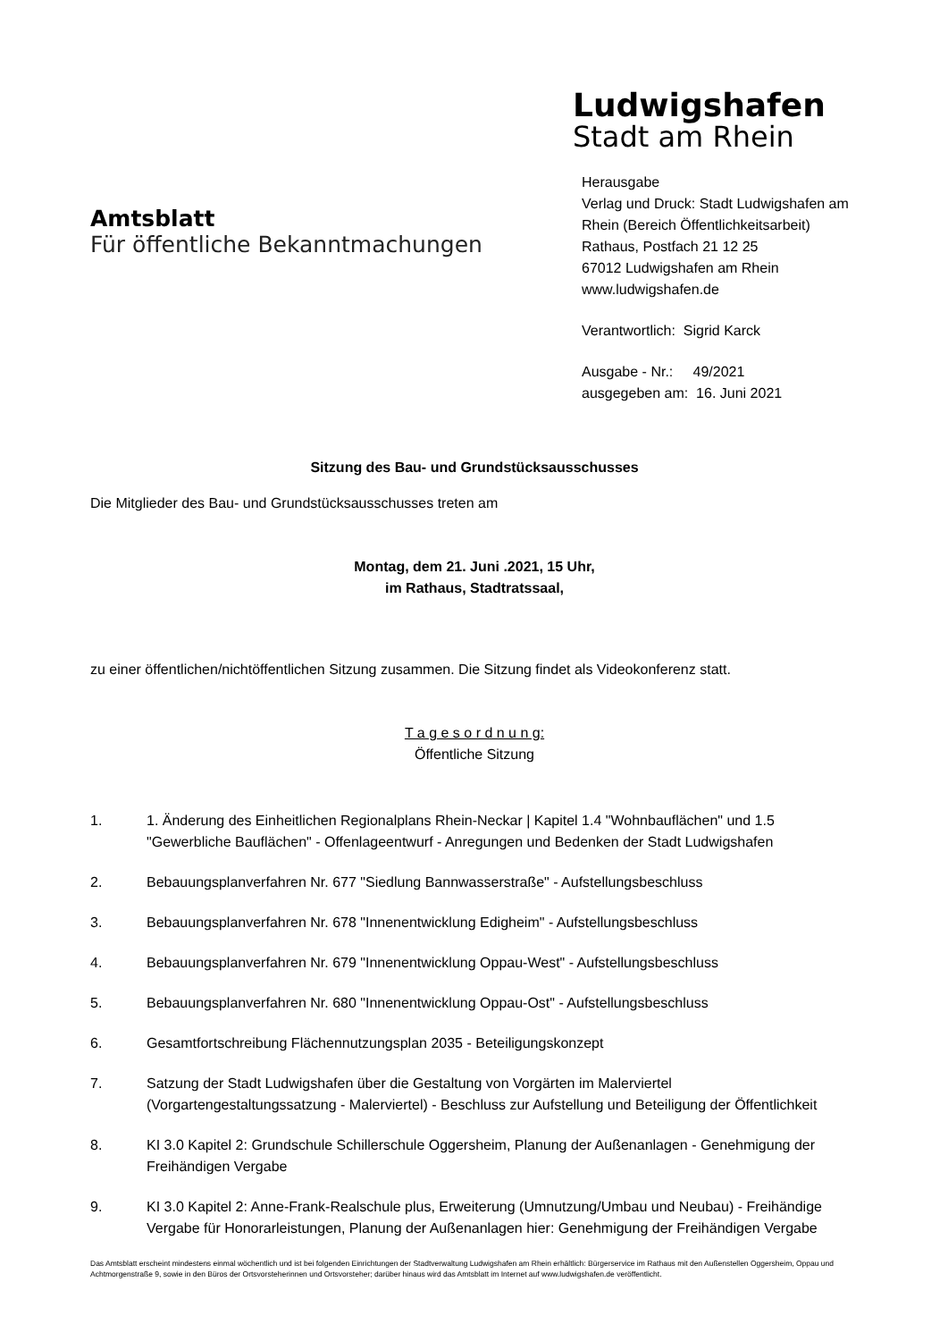Amtsblatt
Für öffentliche Bekanntmachungen
Ludwigshafen
Stadt am Rhein
Herausgabe
Verlag und Druck: Stadt Ludwigshafen am Rhein (Bereich Öffentlichkeitsarbeit)
Rathaus, Postfach 21 12 25
67012 Ludwigshafen am Rhein
www.ludwigshafen.de
Verantwortlich: Sigrid Karck
Ausgabe - Nr.: 49/2021
ausgegeben am: 16. Juni 2021
Sitzung des Bau- und Grundstücksausschusses
Die Mitglieder des Bau- und Grundstücksausschusses treten am
Montag, dem 21. Juni .2021, 15 Uhr,
im Rathaus, Stadtratssaal,
zu einer öffentlichen/nichtöffentlichen Sitzung zusammen. Die Sitzung findet als Videokonferenz statt.
T a g e s o r d n u n g:
Öffentliche Sitzung
1. 1. Änderung des Einheitlichen Regionalplans Rhein-Neckar | Kapitel 1.4 "Wohnbauflächen" und 1.5 "Gewerbliche Bauflächen" - Offenlageentwurf - Anregungen und Bedenken der Stadt Ludwigshafen
2. Bebauungsplanverfahren Nr. 677 "Siedlung Bannwasserstraße" - Aufstellungsbeschluss
3. Bebauungsplanverfahren Nr. 678 "Innenentwicklung Edigheim" - Aufstellungsbeschluss
4. Bebauungsplanverfahren Nr. 679 "Innenentwicklung Oppau-West" - Aufstellungsbeschluss
5. Bebauungsplanverfahren Nr. 680 "Innenentwicklung Oppau-Ost" - Aufstellungsbeschluss
6. Gesamtfortschreibung Flächennutzungsplan 2035 - Beteiligungskonzept
7. Satzung der Stadt Ludwigshafen über die Gestaltung von Vorgärten im Malerviertel (Vorgartengestaltungssatzung - Malerviertel) - Beschluss zur Aufstellung und Beteiligung der Öffentlichkeit
8. KI 3.0 Kapitel 2: Grundschule Schillerschule Oggersheim, Planung der Außenanlagen - Genehmigung der Freihändigen Vergabe
9. KI 3.0 Kapitel 2: Anne-Frank-Realschule plus, Erweiterung (Umnutzung/Umbau und Neubau) - Freihändige Vergabe für Honorarleistungen, Planung der Außenanlagen hier: Genehmigung der Freihändigen Vergabe
Das Amtsblatt erscheint mindestens einmal wöchentlich und ist bei folgenden Einrichtungen der Stadtverwaltung Ludwigshafen am Rhein erhältlich: Bürgerservice im Rathaus mit den Außenstellen Oggersheim, Oppau und Achtmorgenstraße 9, sowie in den Büros der Ortsvorsteherinnen und Ortsvorsteher; darüber hinaus wird das Amtsblatt im Internet auf www.ludwigshafen.de veröffentlicht.